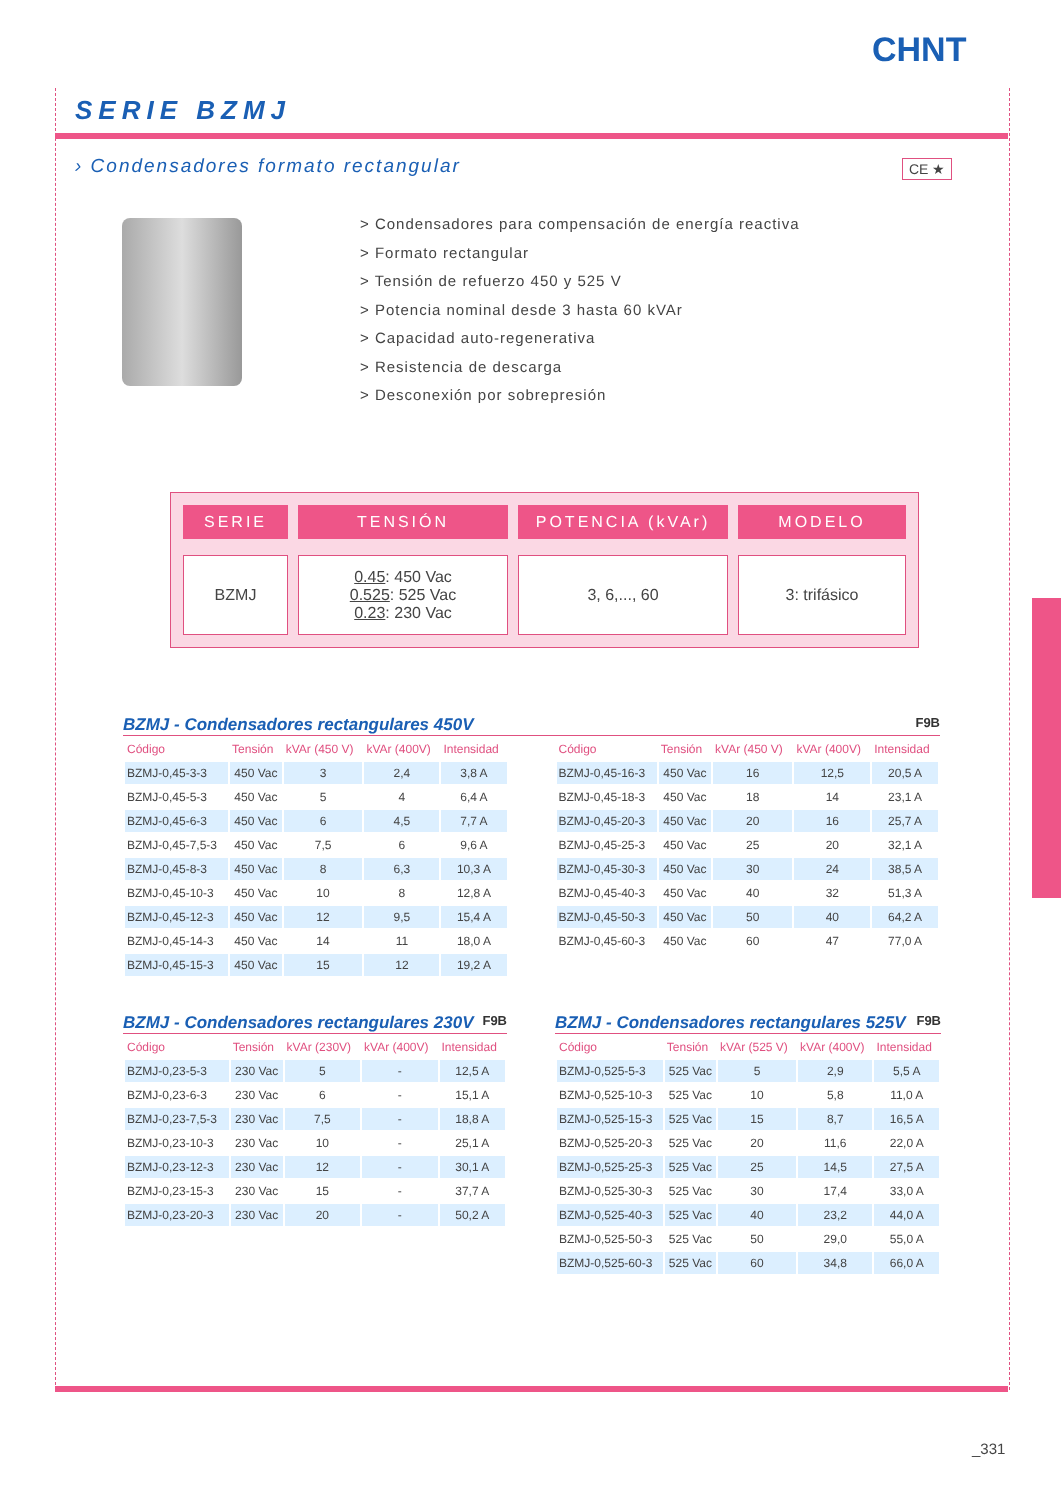CHNT
SERIE BZMJ
› Condensadores formato rectangular
CE ★
> Condensadores para compensación de energía reactiva
> Formato rectangular
> Tensión de refuerzo 450 y 525 V
> Potencia nominal desde 3 hasta 60 kVAr
> Capacidad auto-regenerativa
> Resistencia de descarga
> Desconexión por sobrepresión
SERIE
BZMJ
TENSIÓN
0.45: 450 Vac
0.525: 525 Vac
0.23: 230 Vac
POTENCIA (kVAr)
3, 6,..., 60
MODELO
3: trifásico
BZMJ - Condensadores rectangulares 450V F9B
| Código | Tensión | kVAr (450 V) | kVAr (400V) | Intensidad |
| --- | --- | --- | --- | --- |
| BZMJ-0,45-3-3 | 450 Vac | 3 | 2,4 | 3,8 A |
| BZMJ-0,45-5-3 | 450 Vac | 5 | 4 | 6,4 A |
| BZMJ-0,45-6-3 | 450 Vac | 6 | 4,5 | 7,7 A |
| BZMJ-0,45-7,5-3 | 450 Vac | 7,5 | 6 | 9,6 A |
| BZMJ-0,45-8-3 | 450 Vac | 8 | 6,3 | 10,3 A |
| BZMJ-0,45-10-3 | 450 Vac | 10 | 8 | 12,8 A |
| BZMJ-0,45-12-3 | 450 Vac | 12 | 9,5 | 15,4 A |
| BZMJ-0,45-14-3 | 450 Vac | 14 | 11 | 18,0 A |
| BZMJ-0,45-15-3 | 450 Vac | 15 | 12 | 19,2 A |
| Código | Tensión | kVAr (450 V) | kVAr (400V) | Intensidad |
| --- | --- | --- | --- | --- |
| BZMJ-0,45-16-3 | 450 Vac | 16 | 12,5 | 20,5 A |
| BZMJ-0,45-18-3 | 450 Vac | 18 | 14 | 23,1 A |
| BZMJ-0,45-20-3 | 450 Vac | 20 | 16 | 25,7 A |
| BZMJ-0,45-25-3 | 450 Vac | 25 | 20 | 32,1 A |
| BZMJ-0,45-30-3 | 450 Vac | 30 | 24 | 38,5 A |
| BZMJ-0,45-40-3 | 450 Vac | 40 | 32 | 51,3 A |
| BZMJ-0,45-50-3 | 450 Vac | 50 | 40 | 64,2 A |
| BZMJ-0,45-60-3 | 450 Vac | 60 | 47 | 77,0 A |
BZMJ - Condensadores rectangulares 230V F9B
| Código | Tensión | kVAr (230V) | kVAr (400V) | Intensidad |
| --- | --- | --- | --- | --- |
| BZMJ-0,23-5-3 | 230 Vac | 5 | - | 12,5 A |
| BZMJ-0,23-6-3 | 230 Vac | 6 | - | 15,1 A |
| BZMJ-0,23-7,5-3 | 230 Vac | 7,5 | - | 18,8 A |
| BZMJ-0,23-10-3 | 230 Vac | 10 | - | 25,1 A |
| BZMJ-0,23-12-3 | 230 Vac | 12 | - | 30,1 A |
| BZMJ-0,23-15-3 | 230 Vac | 15 | - | 37,7 A |
| BZMJ-0,23-20-3 | 230 Vac | 20 | - | 50,2 A |
BZMJ - Condensadores rectangulares 525V F9B
| Código | Tensión | kVAr (525 V) | kVAr (400V) | Intensidad |
| --- | --- | --- | --- | --- |
| BZMJ-0,525-5-3 | 525 Vac | 5 | 2,9 | 5,5 A |
| BZMJ-0,525-10-3 | 525 Vac | 10 | 5,8 | 11,0 A |
| BZMJ-0,525-15-3 | 525 Vac | 15 | 8,7 | 16,5 A |
| BZMJ-0,525-20-3 | 525 Vac | 20 | 11,6 | 22,0 A |
| BZMJ-0,525-25-3 | 525 Vac | 25 | 14,5 | 27,5 A |
| BZMJ-0,525-30-3 | 525 Vac | 30 | 17,4 | 33,0 A |
| BZMJ-0,525-40-3 | 525 Vac | 40 | 23,2 | 44,0 A |
| BZMJ-0,525-50-3 | 525 Vac | 50 | 29,0 | 55,0 A |
| BZMJ-0,525-60-3 | 525 Vac | 60 | 34,8 | 66,0 A |
_331